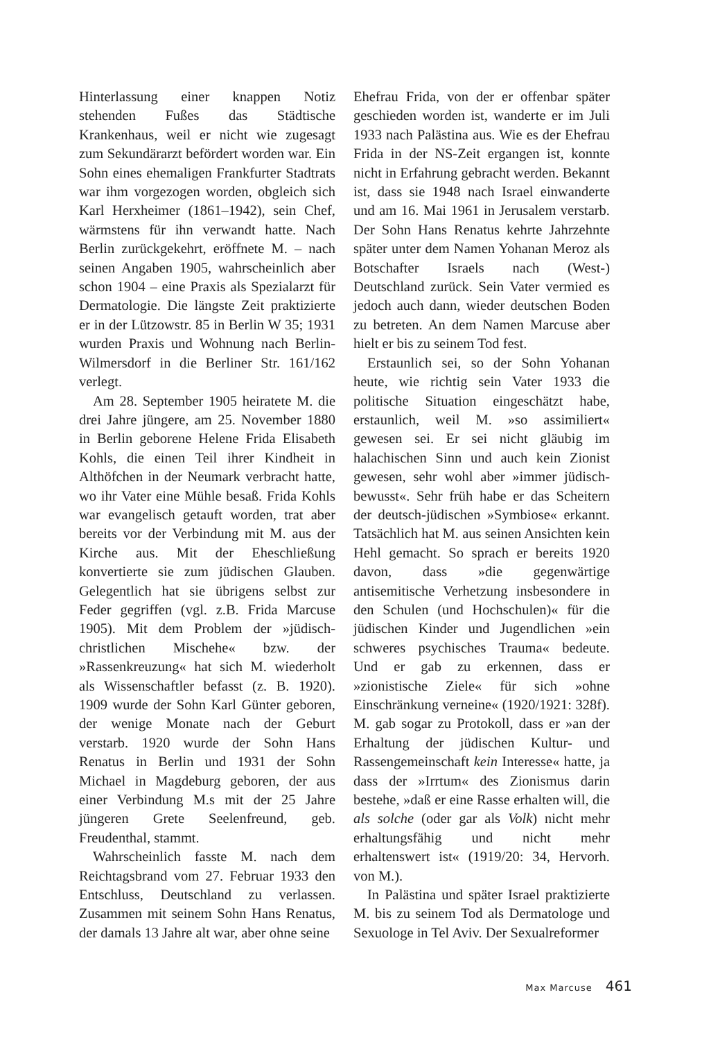Hinterlassung einer knappen Notiz stehenden Fußes das Städtische Krankenhaus, weil er nicht wie zugesagt zum Sekundärarzt befördert worden war. Ein Sohn eines ehemaligen Frankfurter Stadtrats war ihm vorgezogen worden, obgleich sich Karl Herxheimer (1861–1942), sein Chef, wärmstens für ihn verwandt hatte. Nach Berlin zurückgekehrt, eröffnete M. – nach seinen Angaben 1905, wahrscheinlich aber schon 1904 – eine Praxis als Spezialarzt für Dermatologie. Die längste Zeit praktizierte er in der Lützowstr. 85 in Berlin W 35; 1931 wurden Praxis und Wohnung nach Berlin-Wilmersdorf in die Berliner Str. 161/162 verlegt.
Am 28. September 1905 heiratete M. die drei Jahre jüngere, am 25. November 1880 in Berlin geborene Helene Frida Elisabeth Kohls, die einen Teil ihrer Kindheit in Althöfchen in der Neumark verbracht hatte, wo ihr Vater eine Mühle besaß. Frida Kohls war evangelisch getauft worden, trat aber bereits vor der Verbindung mit M. aus der Kirche aus. Mit der Eheschließung konvertierte sie zum jüdischen Glauben. Gelegentlich hat sie übrigens selbst zur Feder gegriffen (vgl. z.B. Frida Marcuse 1905). Mit dem Problem der »jüdisch-christlichen Mischehe« bzw. der »Rassenkreuzung« hat sich M. wiederholt als Wissenschaftler befasst (z. B. 1920). 1909 wurde der Sohn Karl Günter geboren, der wenige Monate nach der Geburt verstarb. 1920 wurde der Sohn Hans Renatus in Berlin und 1931 der Sohn Michael in Magdeburg geboren, der aus einer Verbindung M.s mit der 25 Jahre jüngeren Grete Seelenfreund, geb. Freudenthal, stammt.
Wahrscheinlich fasste M. nach dem Reichtagsbrand vom 27. Februar 1933 den Entschluss, Deutschland zu verlassen. Zusammen mit seinem Sohn Hans Renatus, der damals 13 Jahre alt war, aber ohne seine
Ehefrau Frida, von der er offenbar später geschieden worden ist, wanderte er im Juli 1933 nach Palästina aus. Wie es der Ehefrau Frida in der NS-Zeit ergangen ist, konnte nicht in Erfahrung gebracht werden. Bekannt ist, dass sie 1948 nach Israel einwanderte und am 16. Mai 1961 in Jerusalem verstarb. Der Sohn Hans Renatus kehrte Jahrzehnte später unter dem Namen Yohanan Meroz als Botschafter Israels nach (West-) Deutschland zurück. Sein Vater vermied es jedoch auch dann, wieder deutschen Boden zu betreten. An dem Namen Marcuse aber hielt er bis zu seinem Tod fest.
Erstaunlich sei, so der Sohn Yohanan heute, wie richtig sein Vater 1933 die politische Situation eingeschätzt habe, erstaunlich, weil M. »so assimiliert« gewesen sei. Er sei nicht gläubig im halachischen Sinn und auch kein Zionist gewesen, sehr wohl aber »immer jüdisch-bewusst«. Sehr früh habe er das Scheitern der deutsch-jüdischen »Symbiose« erkannt. Tatsächlich hat M. aus seinen Ansichten kein Hehl gemacht. So sprach er bereits 1920 davon, dass »die gegenwärtige antisemitische Verhetzung insbesondere in den Schulen (und Hochschulen)« für die jüdischen Kinder und Jugendlichen »ein schweres psychisches Trauma« bedeute. Und er gab zu erkennen, dass er »zionistische Ziele« für sich »ohne Einschränkung verneine« (1920/1921: 328f). M. gab sogar zu Protokoll, dass er »an der Erhaltung der jüdischen Kultur- und Rassengemeinschaft kein Interesse« hatte, ja dass der »Irrtum« des Zionismus darin bestehe, »daß er eine Rasse erhalten will, die als solche (oder gar als Volk) nicht mehr erhaltungsfähig und nicht mehr erhaltenswert ist« (1919/20: 34, Hervorh. von M.).
In Palästina und später Israel praktizierte M. bis zu seinem Tod als Dermatologe und Sexuologe in Tel Aviv. Der Sexualreformer
Max Marcuse 461